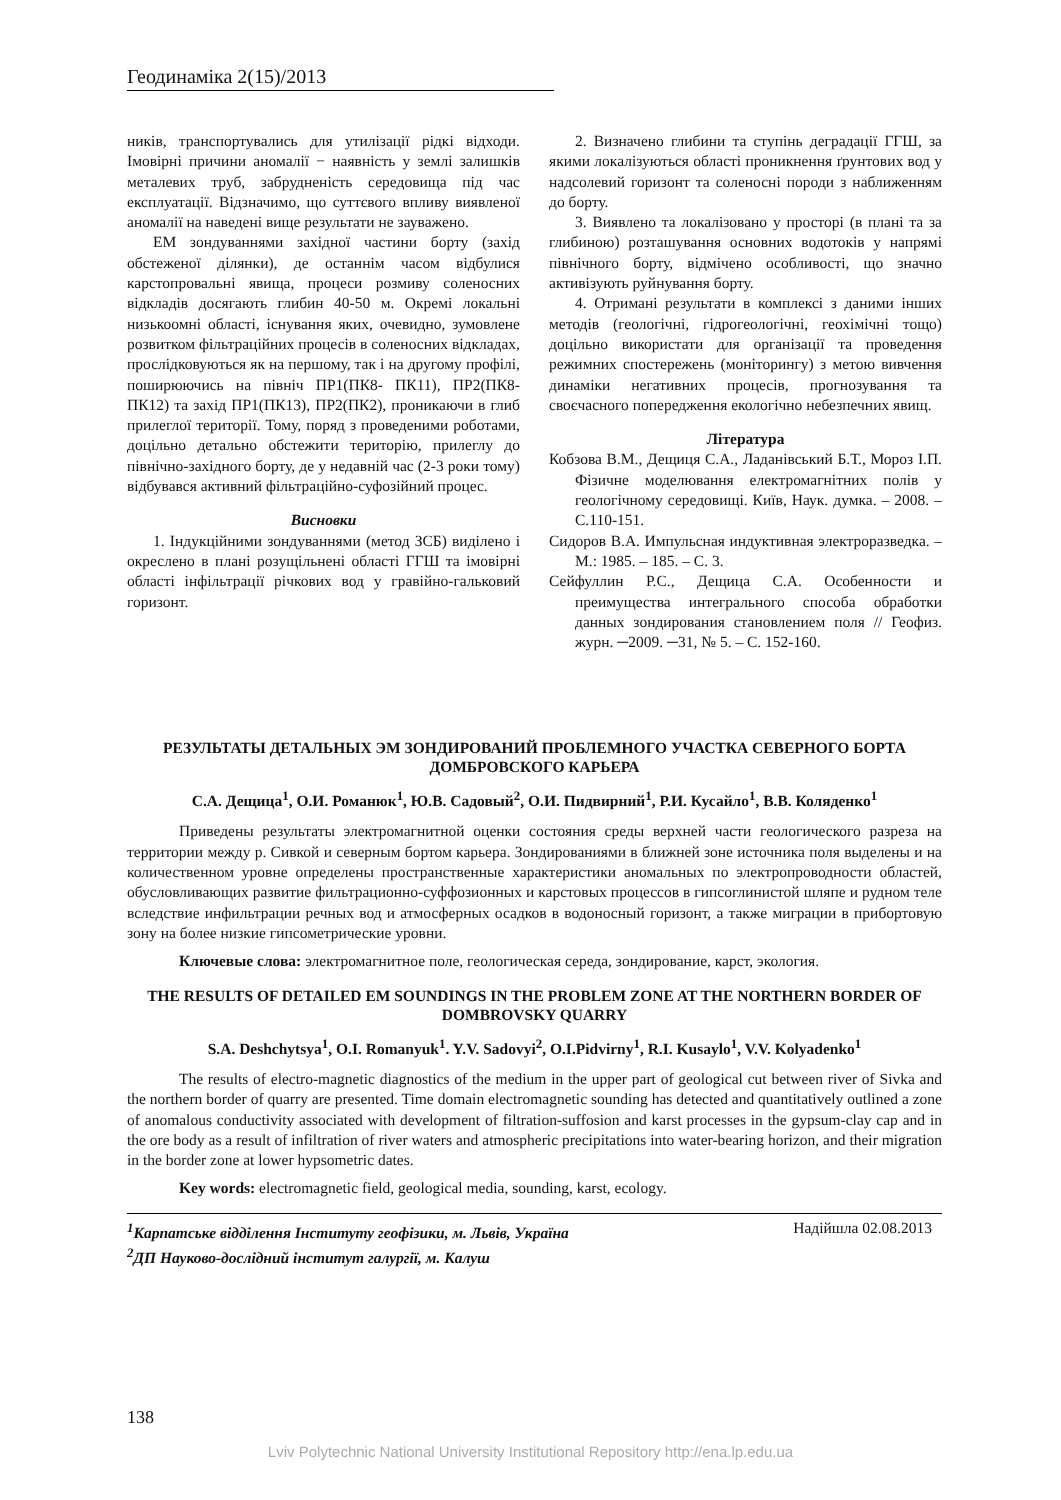Геодинаміка 2(15)/2013
ників, транспортувались для утилізації рідкі відходи. Імовірні причини аномалії − наявність у землі залишків металевих труб, забрудненість середовища під час експлуатації. Відзначимо, що суттєвого впливу виявленої аномалії на наведені вище результати не зауважено.
ЕМ зондуваннями західної частини борту (захід обстеженої ділянки), де останнім часом відбулися карстопровальні явища, процеси розмиву соленосних відкладів досягають глибин 40-50 м. Окремі локальні низькоомні області, існування яких, очевидно, зумовлене розвитком фільтраційних процесів в соленосних відкладах, прослідковуються як на першому, так і на другому профілі, поширюючись на північ ПР1(ПК8- ПК11), ПР2(ПК8-ПК12) та захід ПР1(ПК13), ПР2(ПК2), проникаючи в глиб прилеглої території. Тому, поряд з проведеними роботами, доцільно детально обстежити територію, прилеглу до північно-західного борту, де у недавній час (2-3 роки тому) відбувався активний фільтраційно-суфозійний процес.
Висновки
1. Індукційними зондуваннями (метод ЗСБ) виділено і окреслено в плані розущільнені області ГГШ та імовірні області інфільтрації річкових вод у гравійно-гальковий горизонт.
2. Визначено глибини та ступінь деградації ГГШ, за якими локалізуються області проникнення ґрунтових вод у надсолевий горизонт та соленосні породи з наближенням до борту.
3. Виявлено та локалізовано у просторі (в плані та за глибиною) розташування основних водотоків у напрямі північного борту, відмічено особливості, що значно активізують руйнування борту.
4. Отримані результати в комплексі з даними інших методів (геологічні, гідрогеологічні, геохімічні тощо) доцільно використати для організації та проведення режимних спостережень (моніторингу) з метою вивчення динаміки негативних процесів, прогнозування та своєчасного попередження екологічно небезпечних явищ.
Література
Кобзова В.М., Дещиця С.А., Ладанівський Б.Т., Мороз І.П. Фізичне моделювання електромагнітних полів у геологічному середовищі. Київ, Наук. думка. – 2008. – С.110-151.
Сидоров В.А. Импульсная индуктивная электроразведка. – М.: 1985. – 185. – С. 3.
Сейфуллин Р.С., Дещица С.А. Особенности и преимущества интегрального способа обработки данных зондирования становлением поля // Геофиз. журн. ─2009. ─31, № 5. – С. 152-160.
РЕЗУЛЬТАТЫ ДЕТАЛЬНЫХ ЭМ ЗОНДИРОВАНИЙ ПРОБЛЕМНОГО УЧАСТКА СЕВЕРНОГО БОРТА ДОМБРОВСКОГО КАРЬЕРА
С.А. Дещица<sup>1</sup>, О.И. Романюк<sup>1</sup>, Ю.В. Садовый<sup>2</sup>, О.И. Пидвирний<sup>1</sup>, Р.И. Кусайло<sup>1</sup>, В.В. Коляденко<sup>1</sup>
Приведены результаты электромагнитной оценки состояния среды верхней части геологического разреза на территории между р. Сивкой и северным бортом карьера. Зондированиями в ближней зоне источника поля выделены и на количественном уровне определены пространственные характеристики аномальных по электропроводности областей, обусловливающих развитие фильтрационно-суффозионных и карстовых процессов в гипсоглинистой шляпе и рудном теле вследствие инфильтрации речных вод и атмосферных осадков в водоносный горизонт, а также миграции в прибортовую зону на более низкие гипсометрические уровни.
Ключевые слова: электромагнитное поле, геологическая середа, зондирование, карст, экология.
THE RESULTS OF DETAILED EM SOUNDINGS IN THE PROBLEM ZONE AT THE NORTHERN BORDER OF DOMBROVSKY QUARRY
S.A. Deshchytsya<sup>1</sup>, O.I. Romanyuk<sup>1</sup>. Y.V. Sadovyi<sup>2</sup>, O.I.Pidvirny<sup>1</sup>, R.I. Kusaylo<sup>1</sup>, V.V. Kolyadenko<sup>1</sup>
The results of electro-magnetic diagnostics of the medium in the upper part of geological cut between river of Sivka and the northern border of quarry are presented. Time domain electromagnetic sounding has detected and quantitatively outlined a zone of anomalous conductivity associated with development of filtration-suffosion and karst processes in the gypsum-clay cap and in the ore body as a result of infiltration of river waters and atmospheric precipitations into water-bearing horizon, and their migration in the border zone at lower hypsometric dates.
Key words: electromagnetic field, geological media, sounding, karst, ecology.
<sup>1</sup> Карпатське відділення Інституту геофізики, м. Львів, Україна
<sup>2</sup> ДП Науково-дослідний інститут галургії, м. Калуш
Надійшла 02.08.2013
138
Lviv Polytechnic National University Institutional Repository http://ena.lp.edu.ua